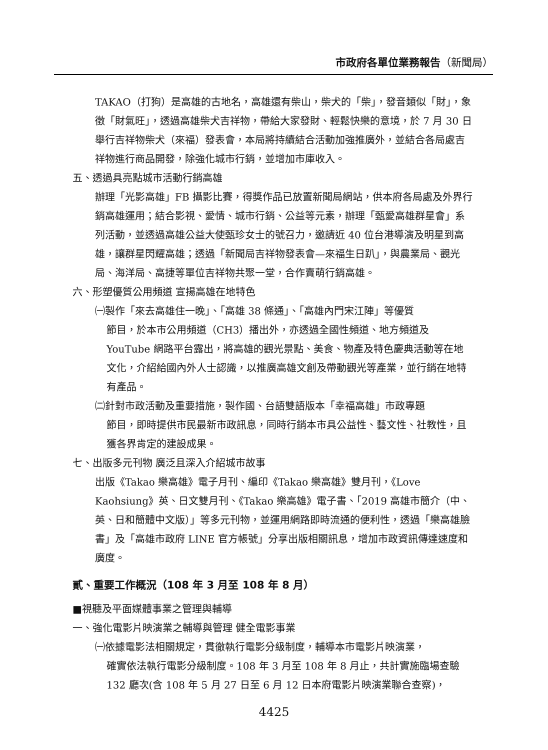市政府各單位業務報告（新聞局）
TAKAO（打狗）是高雄的古地名，高雄還有柴山，柴犬的「柴」，發音類似「財」，象徵「財氣旺」，透過高雄柴犬吉祥物，帶給大家發財、輕鬆快樂的意境，於 7 月 30 日舉行吉祥物柴犬（來福）發表會，本局將持續結合活動加強推廣外，並結合各局處吉祥物進行商品開發，除強化城市行銷，並增加市庫收入。
五、透過具亮點城市活動行銷高雄
辦理「光影高雄」FB 攝影比賽，得獎作品已放置新聞局網站，供本府各局處及外界行銷高雄運用；結合影視、愛情、城市行銷、公益等元素，辦理「甄愛高雄群星會」系列活動，並透過高雄公益大使甄珍女士的號召力，邀請近 40 位台港導演及明星到高雄，讓群星閃耀高雄；透過「新聞局吉祥物發表會—來福生日趴」，與農業局、觀光局、海洋局、高捷等單位吉祥物共聚一堂，合作賣萌行銷高雄。
六、形塑優質公用頻道 宣揚高雄在地特色
㈠製作「來去高雄住一晚」、「高雄 38 條通」、「高雄內門宋江陣」等優質
節目，於本市公用頻道（CH3）播出外，亦透過全國性頻道、地方頻道及 YouTube 網路平台露出，將高雄的觀光景點、美食、物產及特色慶典活動等在地文化，介紹給國內外人士認識，以推廣高雄文創及帶動觀光等產業，並行銷在地特有產品。
㈡針對市政活動及重要措施，製作國、台語雙語版本「幸福高雄」市政專題
節目，即時提供市民最新市政訊息，同時行銷本市具公益性、藝文性、社教性，且獲各界肯定的建設成果。
七、出版多元刊物 廣泛且深入介紹城市故事
出版《Takao 樂高雄》電子月刊、編印《Takao 樂高雄》雙月刊，《Love Kaohsiung》英、日文雙月刊、《Takao 樂高雄》電子書、「2019 高雄市簡介（中、英、日和簡體中文版）」等多元刊物，並運用網路即時流通的便利性，透過「樂高雄臉書」及「高雄市政府 LINE 官方帳號」分享出版相關訊息，增加市政資訊傳達速度和廣度。
貳、重要工作概況（108 年 3 月至 108 年 8 月）
■視聽及平面媒體事業之管理與輔導
一、強化電影片映演業之輔導與管理 健全電影事業
㈠依據電影法相關規定，貫徹執行電影分級制度，輔導本市電影片映演業，
確實依法執行電影分級制度。108 年 3 月至 108 年 8 月止，共計實施臨場查驗 132 廳次(含 108 年 5 月 27 日至 6 月 12 日本府電影片映演業聯合查察)，
4425